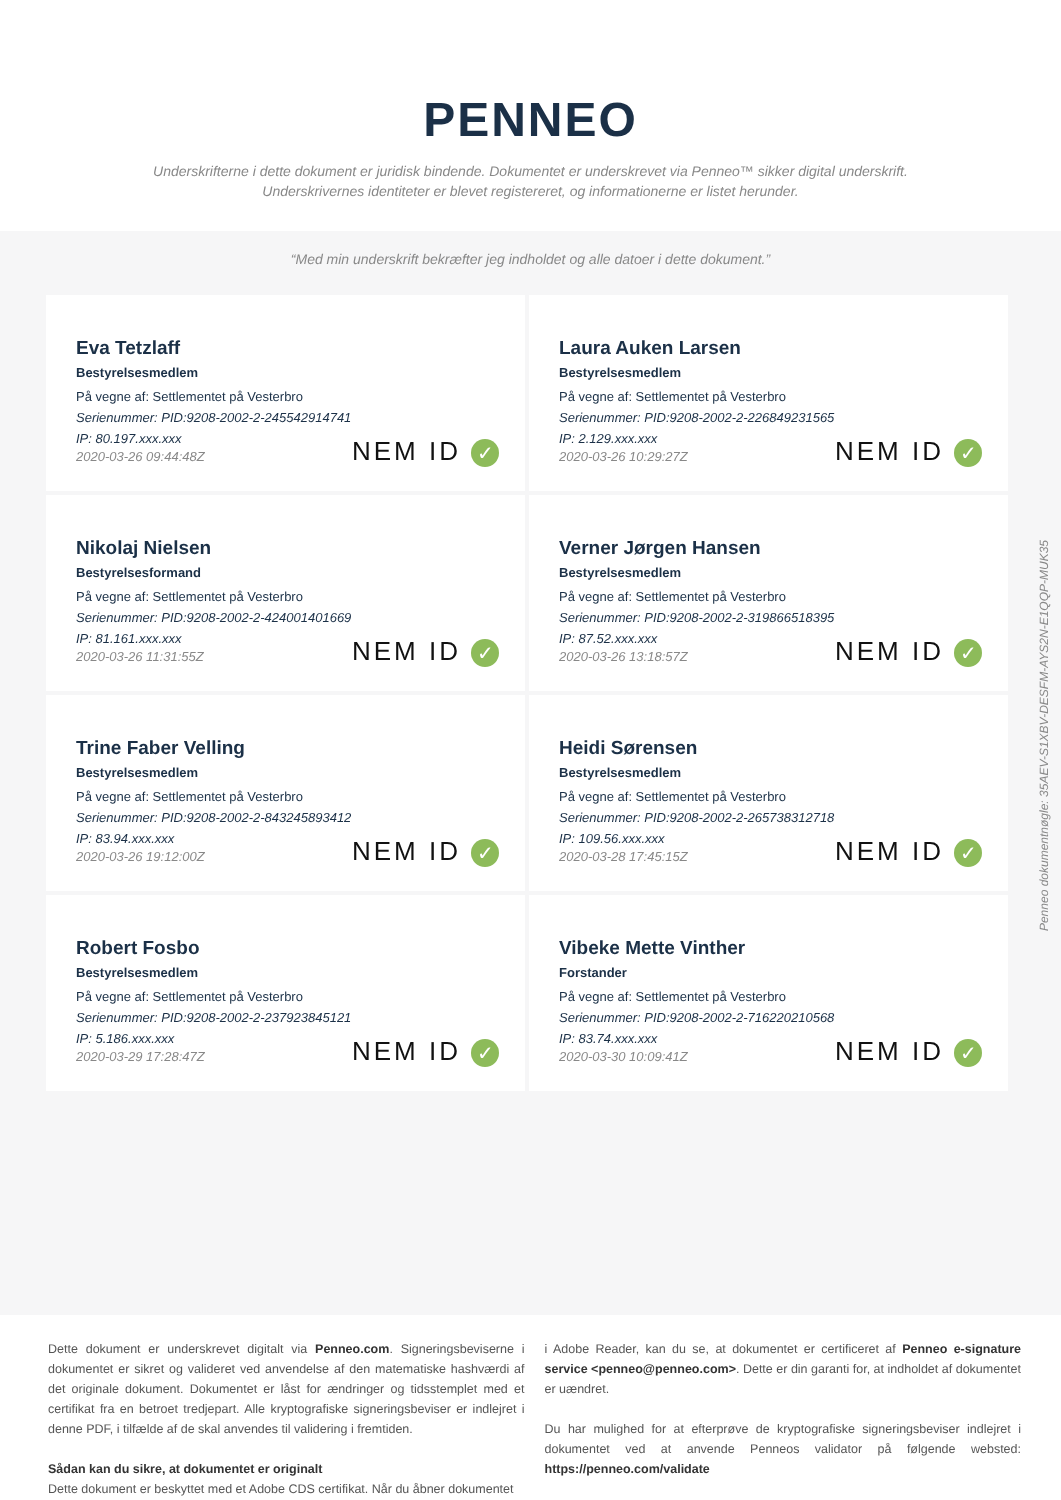PENNEO
Underskrifterne i dette dokument er juridisk bindende. Dokumentet er underskrevet via Penneo™ sikker digital underskrift.
Underskrivernes identiteter er blevet registereret, og informationerne er listet herunder.
“Med min underskrift bekræfter jeg indholdet og alle datoer i dette dokument.”
Eva Tetzlaff
Bestyrelsesmedlem
På vegne af: Settlementet på Vesterbro
Serienummer: PID:9208-2002-2-245542914741
IP: 80.197.xxx.xxx
2020-03-26 09:44:48Z
NEM ID ✓
Laura Auken Larsen
Bestyrelsesmedlem
På vegne af: Settlementet på Vesterbro
Serienummer: PID:9208-2002-2-226849231565
IP: 2.129.xxx.xxx
2020-03-26 10:29:27Z
NEM ID ✓
Nikolaj Nielsen
Bestyrelsesformand
På vegne af: Settlementet på Vesterbro
Serienummer: PID:9208-2002-2-424001401669
IP: 81.161.xxx.xxx
2020-03-26 11:31:55Z
NEM ID ✓
Verner Jørgen Hansen
Bestyrelsesmedlem
På vegne af: Settlementet på Vesterbro
Serienummer: PID:9208-2002-2-319866518395
IP: 87.52.xxx.xxx
2020-03-26 13:18:57Z
NEM ID ✓
Trine Faber Velling
Bestyrelsesmedlem
På vegne af: Settlementet på Vesterbro
Serienummer: PID:9208-2002-2-843245893412
IP: 83.94.xxx.xxx
2020-03-26 19:12:00Z
NEM ID ✓
Heidi Sørensen
Bestyrelsesmedlem
På vegne af: Settlementet på Vesterbro
Serienummer: PID:9208-2002-2-265738312718
IP: 109.56.xxx.xxx
2020-03-28 17:45:15Z
NEM ID ✓
Robert Fosbo
Bestyrelsesmedlem
På vegne af: Settlementet på Vesterbro
Serienummer: PID:9208-2002-2-237923845121
IP: 5.186.xxx.xxx
2020-03-29 17:28:47Z
NEM ID ✓
Vibeke Mette Vinther
Forstander
På vegne af: Settlementet på Vesterbro
Serienummer: PID:9208-2002-2-716220210568
IP: 83.74.xxx.xxx
2020-03-30 10:09:41Z
NEM ID ✓
Penneo dokumentnøgle: 35AEV-S1XBV-DESFM-AYS2N-E1QQP-MUK35
Dette dokument er underskrevet digitalt via Penneo.com. Signeringsbeviserne i dokumentet er sikret og valideret ved anvendelse af den matematiske hashværdi af det originale dokument. Dokumentet er låst for ændringer og tidsstemplet med et certifikat fra en betroet tredjepart. Alle kryptografiske signeringsbeviser er indlejret i denne PDF, i tilfælde af de skal anvendes til validering i fremtiden.
Sådan kan du sikre, at dokumentet er originalt
Dette dokument er beskyttet med et Adobe CDS certifikat. Når du åbner dokumentet
i Adobe Reader, kan du se, at dokumentet er certificeret af Penneo e-signature service <penneo@penneo.com>. Dette er din garanti for, at indholdet af dokumentet er uændret.
Du har mulighed for at efterprøve de kryptografiske signeringsbeviser indlejret i dokumentet ved at anvende Penneos validator på følgende websted: https://penneo.com/validate